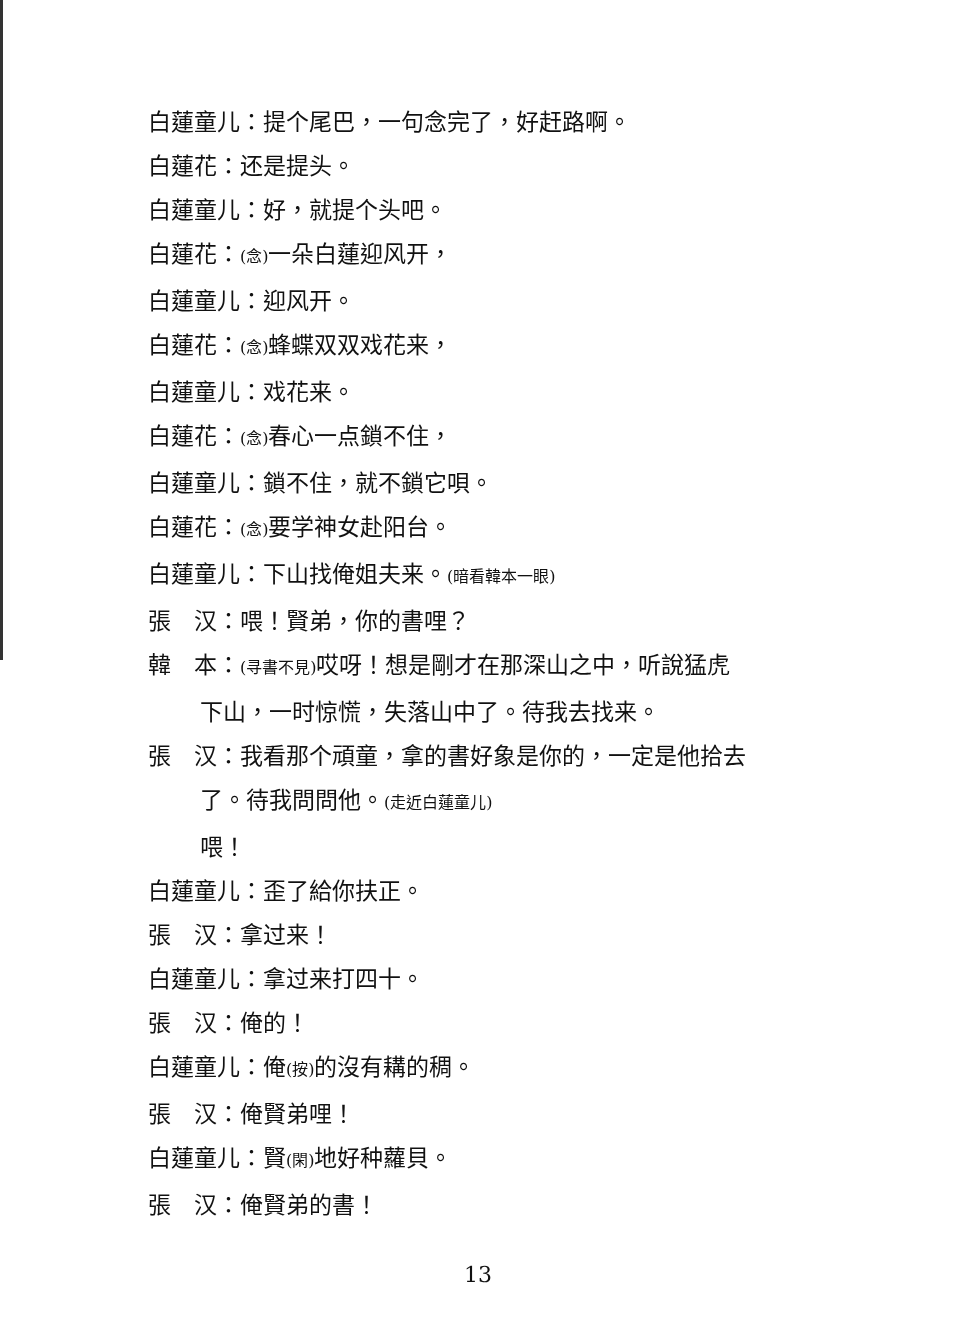白蓮童儿：提个尾巴，一句念完了，好赶路啊。
白蓮花：还是提头。
白蓮童儿：好，就提个头吧。
白蓮花：(念) 一朵白蓮迎风开，
白蓮童儿：迎风开。
白蓮花：(念) 蜂蝶双双戏花来，
白蓮童儿：戏花来。
白蓮花：(念) 春心一点鎖不住，
白蓮童儿：鎖不住，就不鎖它唄。
白蓮花：(念) 要学神女赴阳台。
白蓮童儿：下山找俺姐夫来。(暗看韓本一眼)
張　汉：喂！賢弟，你的書哩？
韓　本：(寻書不見) 哎呀！想是剛才在那深山之中，听說猛虎
下山，一时惊慌，失落山中了。待我去找来。
張　汉：我看那个頑童，拿的書好象是你的，一定是他拾去
了。待我問問他。(走近白蓮童儿)
喂！
白蓮童儿：歪了給你扶正。
張　汉：拿过来！
白蓮童儿：拿过来打四十。
張　汉：俺的！
白蓮童儿：俺(按) 的沒有耩的稠。
張　汉：俺賢弟哩！
白蓮童儿：賢(閑) 地好种蘿貝。
張　汉：俺賢弟的書！
13